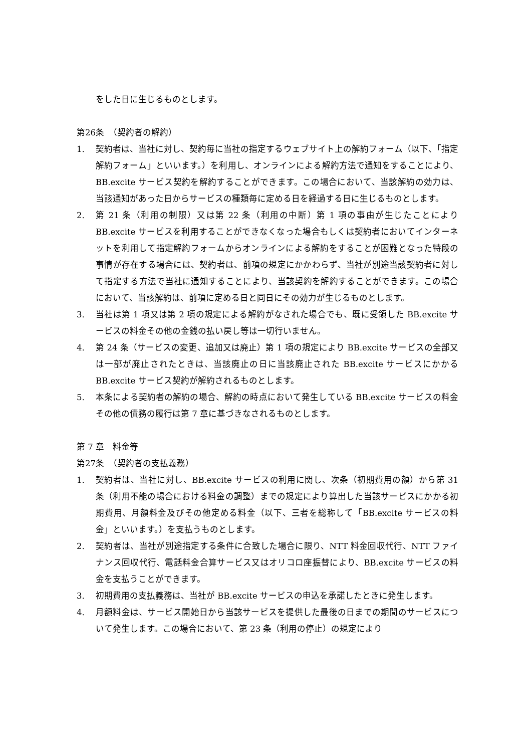をした日に生じるものとします。
第26条　（契約者の解約）
1. 契約者は、当社に対し、契約毎に当社の指定するウェブサイト上の解約フォーム（以下、「指定解約フォーム」といいます。）を利用し、オンラインによる解約方法で通知をすることにより、BB.excite サービス契約を解約することができます。この場合において、当該解約の効力は、当該通知があった日からサービスの種類毎に定める日を経過する日に生じるものとします。
2. 第 21 条（利用の制限）又は第 22 条（利用の中断）第 1 項の事由が生じたことにより BB.excite サービスを利用することができなくなった場合もしくは契約者においてインターネットを利用して指定解約フォームからオンラインによる解約をすることが困難となった特段の事情が存在する場合には、契約者は、前項の規定にかかわらず、当社が別途当該契約者に対して指定する方法で当社に通知することにより、当該契約を解約することができます。この場合において、当該解約は、前項に定める日と同日にその効力が生じるものとします。
3. 当社は第 1 項又は第 2 項の規定による解約がなされた場合でも、既に受領した BB.excite サービスの料金その他の金銭の払い戻し等は一切行いません。
4. 第 24 条（サービスの変更、追加又は廃止）第 1 項の規定により BB.excite サービスの全部又は一部が廃止されたときは、当該廃止の日に当該廃止された BB.excite サービスにかかる BB.excite サービス契約が解約されるものとします。
5. 本条による契約者の解約の場合、解約の時点において発生している BB.excite サービスの料金その他の債務の履行は第 7 章に基づきなされるものとします。
第 7 章　料金等
第27条　（契約者の支払義務）
1. 契約者は、当社に対し、BB.excite サービスの利用に関し、次条（初期費用の額）から第 31 条（利用不能の場合における料金の調整）までの規定により算出した当該サービスにかかる初期費用、月額料金及びその他定める料金（以下、三者を総称して「BB.excite サービスの料金」といいます。）を支払うものとします。
2. 契約者は、当社が別途指定する条件に合致した場合に限り、NTT 料金回収代行、NTT ファイナンス回収代行、電話料金合算サービス又はオリコロ座振替により、BB.excite サービスの料金を支払うことができます。
3. 初期費用の支払義務は、当社が BB.excite サービスの申込を承諾したときに発生します。
4. 月額料金は、サービス開始日から当該サービスを提供した最後の日までの期間のサービスについて発生します。この場合において、第 23 条（利用の停止）の規定により